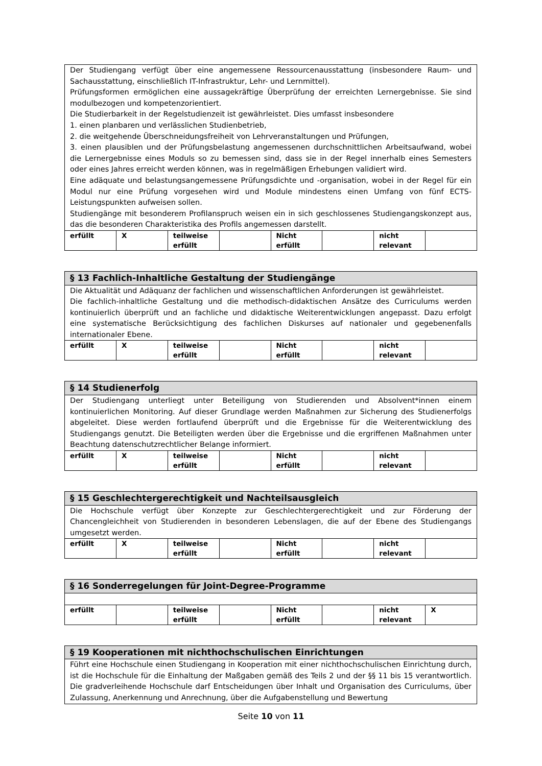| Der Studiengang verfügt über eine angemessene Ressourcenausstattung (insbesondere Raum- und Sachausstattung, einschließlich IT-Infrastruktur, Lehr- und Lernmittel). Prüfungsformen ermöglichen eine aussagekräftige Überprüfung der erreichten Lernergebnisse. Sie sind modulbezogen und kompetenzorientiert. Die Studierbarkeit in der Regelstudienzeit ist gewährleistet. Dies umfasst insbesondere 1. einen planbaren und verlässlichen Studienbetrieb, 2. die weitgehende Überschneidungsfreiheit von Lehrveranstaltungen und Prüfungen, 3. einen plausiblen und der Prüfungsbelastung angemessenen durchschnittlichen Arbeitsaufwand, wobei die Lernergebnisse eines Moduls so zu bemessen sind, dass sie in der Regel innerhalb eines Semesters oder eines Jahres erreicht werden können, was in regelmäßigen Erhebungen validiert wird. Eine adäquate und belastungsangemessene Prüfungsdichte und -organisation, wobei in der Regel für ein Modul nur eine Prüfung vorgesehen wird und Module mindestens einen Umfang von fünf ECTS-Leistungspunkten aufweisen sollen. Studiengänge mit besonderem Profilanspruch weisen ein in sich geschlossenes Studiengangskonzept aus, das die besonderen Charakteristika des Profils angemessen darstellt. | | | | | | | |
| erfüllt | X | teilweise erfüllt | | Nicht erfüllt | | nicht relevant | |
| § 13 Fachlich-Inhaltliche Gestaltung der Studiengänge | | | | | | | |
| --- | --- | --- | --- | --- | --- | --- | --- |
| Die Aktualität und Adäquanz der fachlichen und wissenschaftlichen Anforderungen ist gewährleistet. Die fachlich-inhaltliche Gestaltung und die methodisch-didaktischen Ansätze des Curriculums werden kontinuierlich überprüft und an fachliche und didaktische Weiterentwicklungen angepasst. Dazu erfolgt eine systematische Berücksichtigung des fachlichen Diskurses auf nationaler und gegebenenfalls internationaler Ebene. | | | | | | | |
| erfüllt | X | teilweise erfüllt | | Nicht erfüllt | | nicht relevant | |
| § 14 Studienerfolg | | | | | | | |
| --- | --- | --- | --- | --- | --- | --- | --- |
| Der Studiengang unterliegt unter Beteiligung von Studierenden und Absolvent*innen einem kontinuierlichen Monitoring. Auf dieser Grundlage werden Maßnahmen zur Sicherung des Studienerfolgs abgeleitet. Diese werden fortlaufend überprüft und die Ergebnisse für die Weiterentwicklung des Studiengangs genutzt. Die Beteiligten werden über die Ergebnisse und die ergriffenen Maßnahmen unter Beachtung datenschutzrechtlicher Belange informiert. | | | | | | | |
| erfüllt | X | teilweise erfüllt | | Nicht erfüllt | | nicht relevant | |
| § 15 Geschlechtergerechtigkeit und Nachteilsausgleich | | | | | | | |
| --- | --- | --- | --- | --- | --- | --- | --- |
| Die Hochschule verfügt über Konzepte zur Geschlechtergerechtigkeit und zur Förderung der Chancengleichheit von Studierenden in besonderen Lebenslagen, die auf der Ebene des Studiengangs umgesetzt werden. | | | | | | | |
| erfüllt | X | teilweise erfüllt | | Nicht erfüllt | | nicht relevant | |
| § 16 Sonderregelungen für Joint-Degree-Programme | | | | | | | |
| --- | --- | --- | --- | --- | --- | --- | --- |
| erfüllt | | teilweise erfüllt | | Nicht erfüllt | | nicht relevant | X |
| § 19 Kooperationen mit nichthochschulischen Einrichtungen |
| --- |
| Führt eine Hochschule einen Studiengang in Kooperation mit einer nichthochschulischen Einrichtung durch, ist die Hochschule für die Einhaltung der Maßgaben gemäß des Teils 2 und der §§ 11 bis 15 verantwortlich. Die gradverleihende Hochschule darf Entscheidungen über Inhalt und Organisation des Curriculums, über Zulassung, Anerkennung und Anrechnung, über die Aufgabenstellung und Bewertung |
Seite 10 von 11